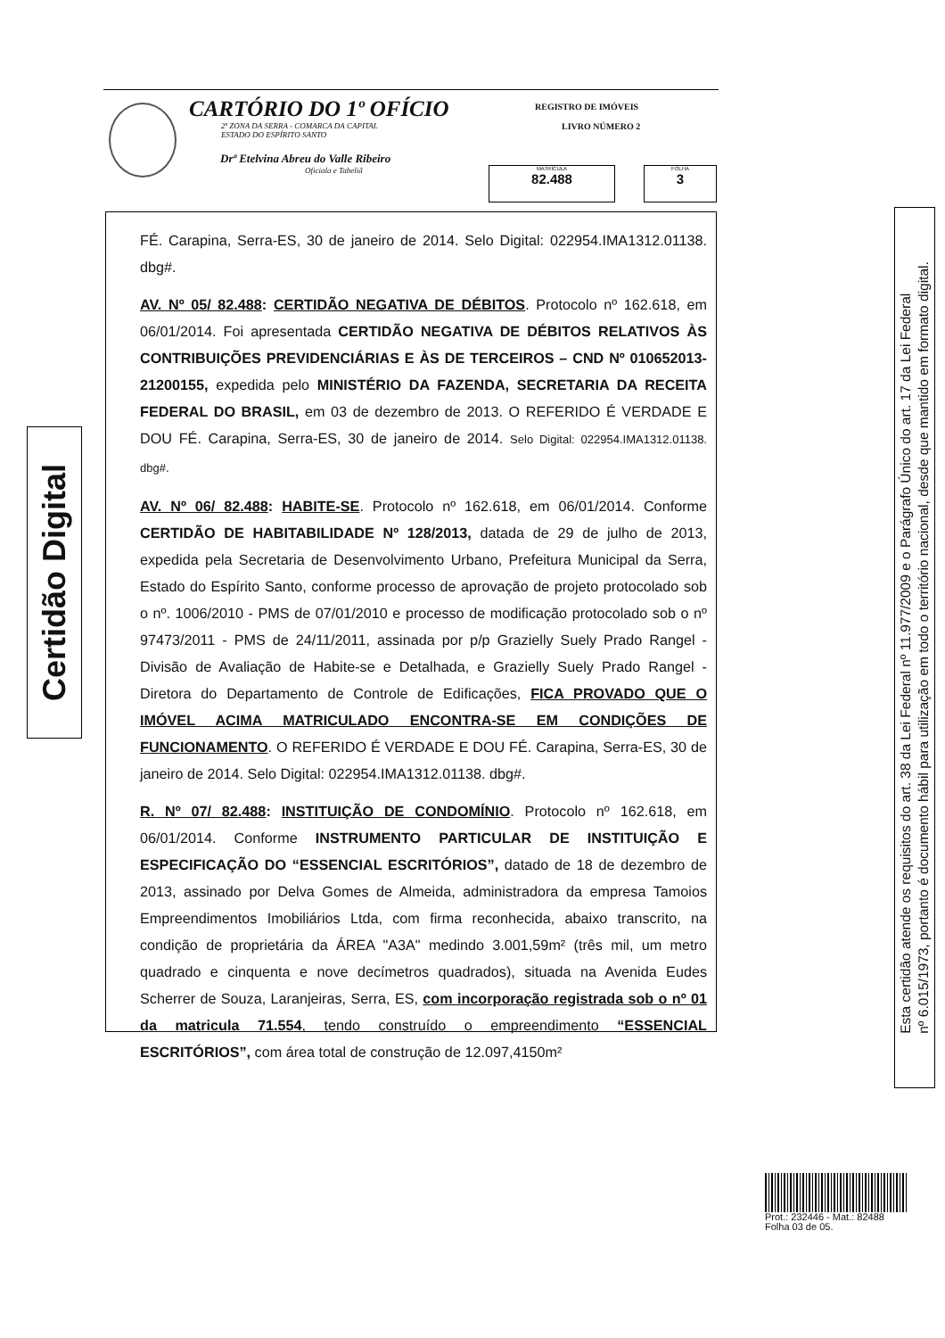CARTÓRIO DO 1º OFÍCIO
2ª ZONA DA SERRA - COMARCA DA CAPITAL
ESTADO DO ESPÍRITO SANTO
Drª Etelvina Abreu do Valle Ribeiro
Oficiala e Tabeliã
REGISTRO DE IMÓVEIS
LIVRO NÚMERO 2
MATRÍCULA
82.488
FOLHA
3
Certidão Digital
FÉ. Carapina, Serra-ES, 30 de janeiro de 2014. Selo Digital: 022954.IMA1312.01138. dbg#.
AV. Nº 05/ 82.488: CERTIDÃO NEGATIVA DE DÉBITOS. Protocolo nº 162.618, em 06/01/2014. Foi apresentada CERTIDÃO NEGATIVA DE DÉBITOS RELATIVOS ÀS CONTRIBUIÇÕES PREVIDENCIÁRIAS E ÀS DE TERCEIROS – CND Nº 010652013-21200155, expedida pelo MINISTÉRIO DA FAZENDA, SECRETARIA DA RECEITA FEDERAL DO BRASIL, em 03 de dezembro de 2013. O REFERIDO É VERDADE E DOU FÉ. Carapina, Serra-ES, 30 de janeiro de 2014. Selo Digital: 022954.IMA1312.01138. dbg#.
AV. Nº 06/ 82.488: HABITE-SE. Protocolo nº 162.618, em 06/01/2014. Conforme CERTIDÃO DE HABITABILIDADE Nº 128/2013, datada de 29 de julho de 2013, expedida pela Secretaria de Desenvolvimento Urbano, Prefeitura Municipal da Serra, Estado do Espírito Santo, conforme processo de aprovação de projeto protocolado sob o nº. 1006/2010 - PMS de 07/01/2010 e processo de modificação protocolado sob o nº 97473/2011 - PMS de 24/11/2011, assinada por p/p Grazielly Suely Prado Rangel - Divisão de Avaliação de Habite-se e Detalhada, e Grazielly Suely Prado Rangel - Diretora do Departamento de Controle de Edificações, FICA PROVADO QUE O IMÓVEL ACIMA MATRICULADO ENCONTRA-SE EM CONDIÇÕES DE FUNCIONAMENTO. O REFERIDO É VERDADE E DOU FÉ. Carapina, Serra-ES, 30 de janeiro de 2014. Selo Digital: 022954.IMA1312.01138. dbg#.
R. Nº 07/ 82.488: INSTITUIÇÃO DE CONDOMÍNIO. Protocolo nº 162.618, em 06/01/2014. Conforme INSTRUMENTO PARTICULAR DE INSTITUIÇÃO E ESPECIFICAÇÃO DO “ESSENCIAL ESCRITÓRIOS”, datado de 18 de dezembro de 2013, assinado por Delva Gomes de Almeida, administradora da empresa Tamoios Empreendimentos Imobiliários Ltda, com firma reconhecida, abaixo transcrito, na condição de proprietária da ÁREA "A3A" medindo 3.001,59m² (três mil, um metro quadrado e cinquenta e nove decímetros quadrados), situada na Avenida Eudes Scherrer de Souza, Laranjeiras, Serra, ES, com incorporação registrada sob o nº 01 da matricula 71.554, tendo construído o empreendimento “ESSENCIAL ESCRITÓRIOS”, com área total de construção de 12.097,4150m²
Esta certidão atende os requisitos do art. 38 da Lei Federal nº 11.977/2009 e o Parágrafo Único do art. 17 da Lei Federal
nº 6.015/1973, portanto é documento hábil para utilização em todo o território nacional, desde que mantido em formato digital.
Prot.: 232446 - Mat.: 82488
Folha 03 de 05.